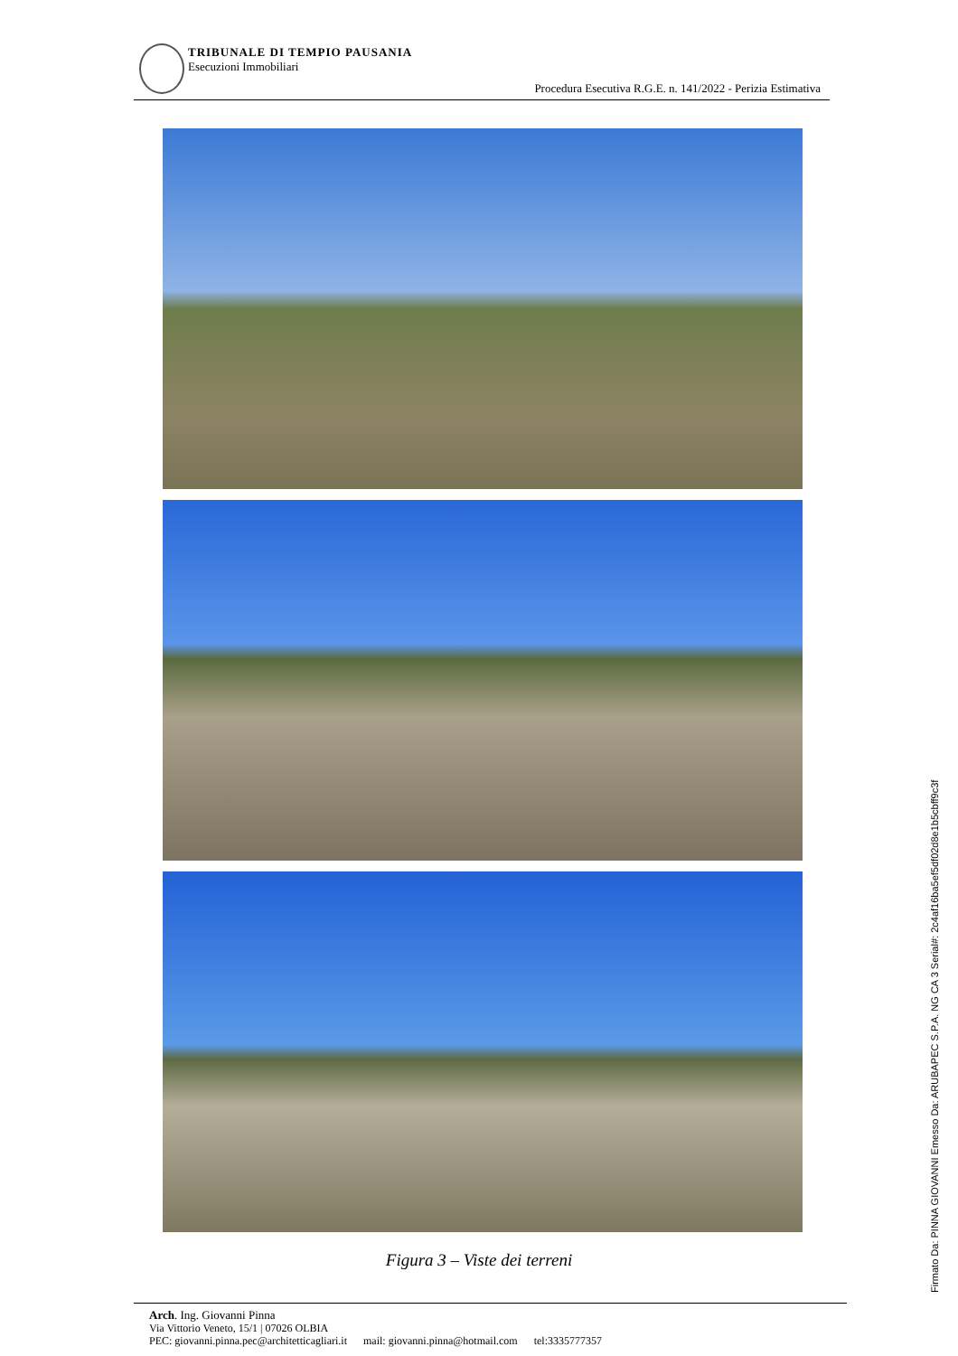TRIBUNALE DI TEMPIO PAUSANIA
Esecuzioni Immobiliari
Procedura Esecutiva R.G.E. n. 141/2022 - Perizia Estimativa
Figura 3 – Viste dei terreni
Firmato Da: PINNA GIOVANNI Emesso Da: ARUBAPEC S.P.A. NG CA 3 Serial#: 2c4af16ba5ef5df02d8e1b5cbff9c3f
Arch. Ing. Giovanni Pinna
Via Vittorio Veneto, 15/1 | 07026 OLBIA
PEC: giovanni.pinna.pec@architetticagliari.it mail: giovanni.pinna@hotmail.com tel:3335777357